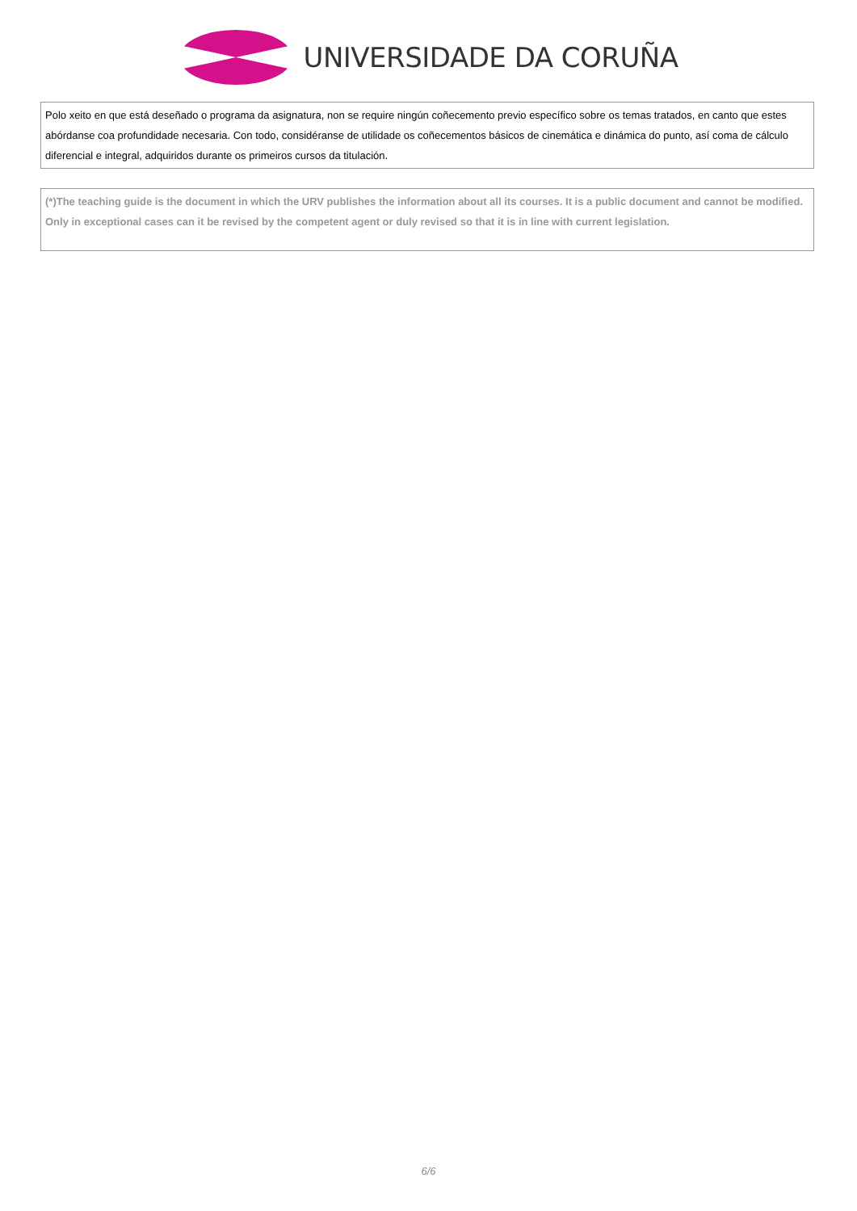UNIVERSIDADE DA CORUÑA
| Polo xeito en que está deseñado o programa da asignatura, non se require ningún coñecemento previo específico sobre os temas tratados, en canto que estes abórdanse coa profundidade necesaria. Con todo, considéranse de utilidade os coñecementos básicos de cinemática e dinámica do punto, así coma de cálculo diferencial e integral, adquiridos durante os primeiros cursos da titulación. |
| (*)The teaching guide is the document in which the URV publishes the information about all its courses. It is a public document and cannot be modified. Only in exceptional cases can it be revised by the competent agent or duly revised so that it is in line with current legislation. |
6/6